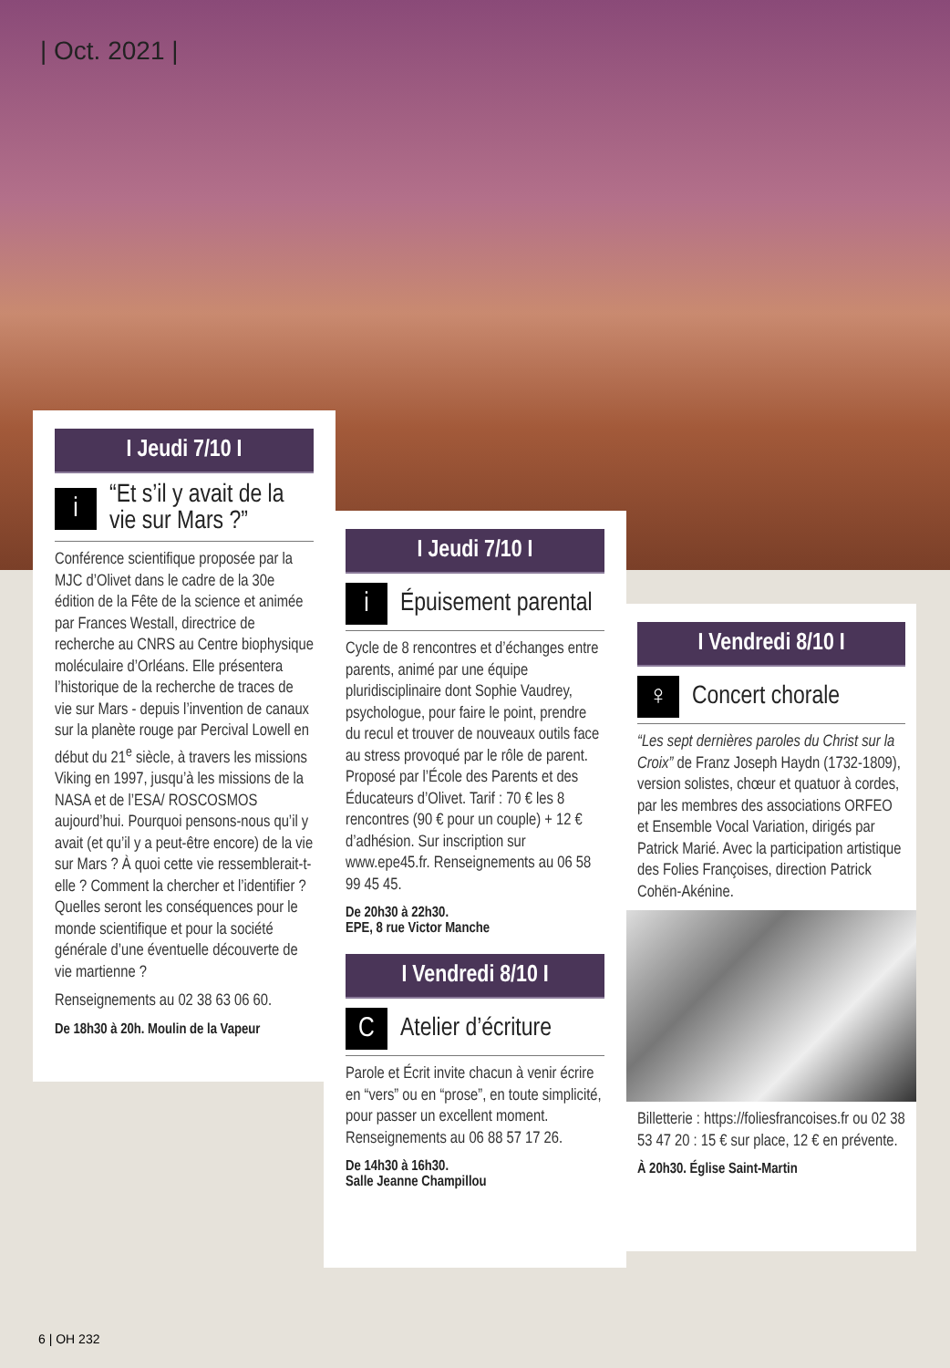| Oct. 2021 |
I Jeudi 7/10 I
i
“Et s’il y avait de la vie sur Mars ?”
Conférence scientifique proposée par la MJC d’Olivet dans le cadre de la 30e édition de la Fête de la science et animée par Frances Westall, directrice de recherche au CNRS au Centre biophysique moléculaire d’Orléans. Elle présentera l’historique de la recherche de traces de vie sur Mars - depuis l’invention de canaux sur la planète rouge par Percival Lowell en début du 21<sup>e</sup> siècle, à travers les missions Viking en 1997, jusqu’à les missions de la NASA et de l’ESA/ ROSCOSMOS aujourd’hui. Pourquoi pensons-nous qu’il y avait (et qu’il y a peut-être encore) de la vie sur Mars ? À quoi cette vie ressemblerait-t-elle ? Comment la chercher et l’identifier ? Quelles seront les conséquences pour le monde scientifique et pour la société générale d’une éventuelle découverte de vie martienne ?
Renseignements au 02 38 63 06 60.
De 18h30 à 20h. Moulin de la Vapeur
I Jeudi 7/10 I
i
Épuisement parental
Cycle de 8 rencontres et d’échanges entre parents, animé par une équipe pluridisciplinaire dont Sophie Vaudrey, psychologue, pour faire le point, prendre du recul et trouver de nouveaux outils face au stress provoqué par le rôle de parent. Proposé par l’École des Parents et des Éducateurs d’Olivet. Tarif : 70 € les 8 rencontres (90 € pour un couple) + 12 € d’adhésion. Sur inscription sur www.epe45.fr. Renseignements au 06 58 99 45 45.
De 20h30 à 22h30.
EPE, 8 rue Victor Manche
I Vendredi 8/10 I
C
Atelier d’écriture
Parole et Écrit invite chacun à venir écrire en “vers” ou en “prose”, en toute simplicité, pour passer un excellent moment. Renseignements au 06 88 57 17 26.
De 14h30 à 16h30.
Salle Jeanne Champillou
I Vendredi 8/10 I
♀
Concert chorale
“Les sept dernières paroles du Christ sur la Croix” de Franz Joseph Haydn (1732-1809), version solistes, chœur et quatuor à cordes, par les membres des associations ORFEO et Ensemble Vocal Variation, dirigés par Patrick Marié. Avec la participation artistique des Folies Françoises, direction Patrick Cohën-Akénine.
Billetterie : https://foliesfrancoises.fr ou 02 38 53 47 20 : 15 € sur place, 12 € en prévente.
À 20h30. Église Saint-Martin
6 | OH 232